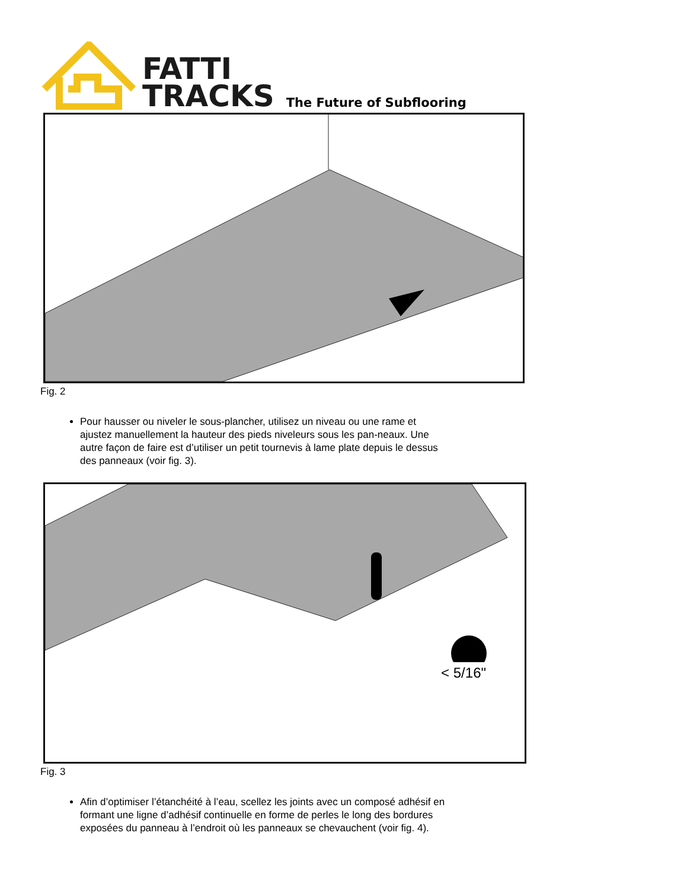FATTI
TRACKS
The Future of Subflooring
Fig. 2
Pour hausser ou niveler le sous-plancher, utilisez un niveau ou une rame et ajustez manuellement la hauteur des pieds niveleurs sous les pan-neaux. Une autre façon de faire est d’utiliser un petit tournevis à lame plate depuis le dessus des panneaux (voir fig. 3).
< 5/16"
Fig. 3
Afin d’optimiser l’étanchéité à l’eau, scellez les joints avec un composé adhésif en formant une ligne d’adhésif continuelle en forme de perles le long des bordures exposées du panneau à l’endroit où les panneaux se chevauchent (voir fig. 4).